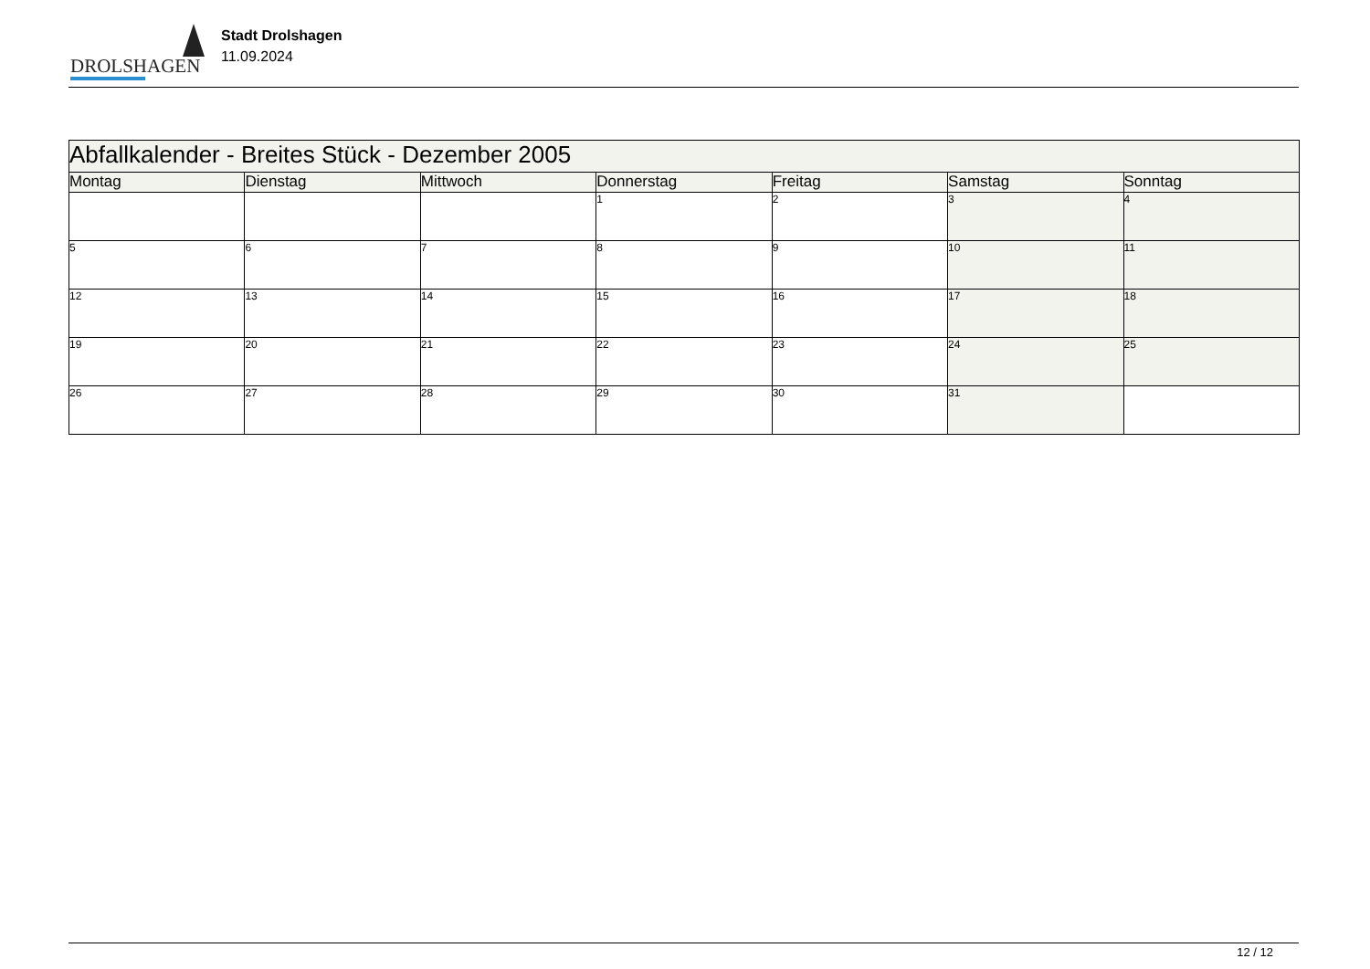DROLSHAGEN
Stadt Drolshagen
11.09.2024
| Abfallkalender - Breites Stück - Dezember 2005 | | | | | | |
| Montag | Dienstag | Mittwoch | Donnerstag | Freitag | Samstag | Sonntag |
| | | | 1 | 2 | 3 | 4 |
| 5 | 6 | 7 | 8 | 9 | 10 | 11 |
| 12 | 13 | 14 | 15 | 16 | 17 | 18 |
| 19 | 20 | 21 | 22 | 23 | 24 | 25 |
| 26 | 27 | 28 | 29 | 30 | 31 | |
12 / 12